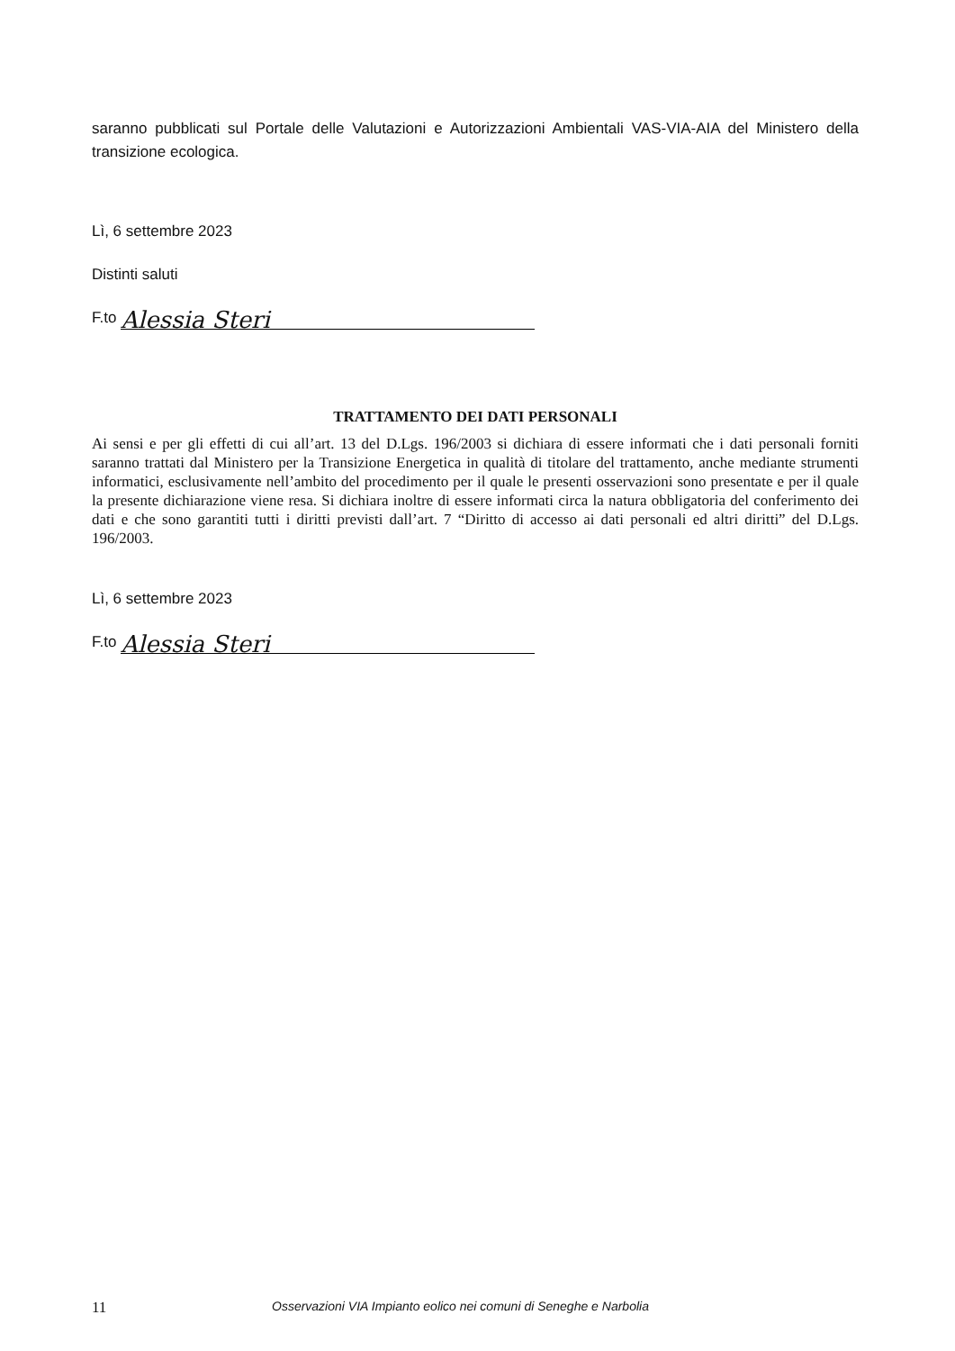saranno pubblicati sul Portale delle Valutazioni e Autorizzazioni Ambientali VAS-VIA-AIA del Ministero della transizione ecologica.
Lì, 6 settembre 2023
Distinti saluti
F.to Alessia Steri
TRATTAMENTO DEI DATI PERSONALI
Ai sensi e per gli effetti di cui all’art. 13 del D.Lgs. 196/2003 si dichiara di essere informati che i dati personali forniti saranno trattati dal Ministero per la Transizione Energetica in qualità di titolare del trattamento, anche mediante strumenti informatici, esclusivamente nell’ambito del procedimento per il quale le presenti osservazioni sono presentate e per il quale la presente dichiarazione viene resa. Si dichiara inoltre di essere informati circa la natura obbligatoria del conferimento dei dati e che sono garantiti tutti i diritti previsti dall’art. 7 “Diritto di accesso ai dati personali ed altri diritti” del D.Lgs. 196/2003.
Lì, 6 settembre 2023
F.to Alessia Steri
11 Osservazioni VIA Impianto eolico nei comuni di Seneghe e Narbolia